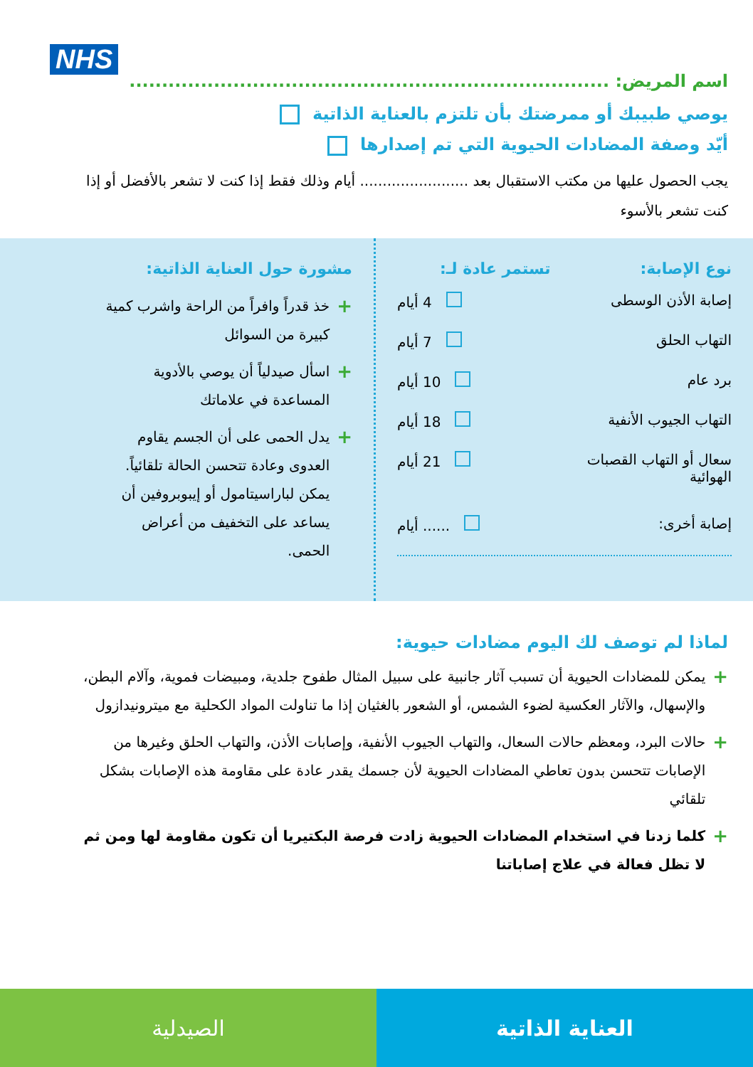NHS
اسم المريض: ..........................................................................
يوصي طبيبك أو ممرضتك بأن تلتزم بالعناية الذاتية
أيّد وصفة المضادات الحيوية التي تم إصدارها
يجب الحصول عليها من مكتب الاستقبال بعد ........................ أيام وذلك فقط إذا كنت لا تشعر بالأفضل أو إذا كنت تشعر بالأسوء
نوع الإصابة: تستمر عادة لـ:
إصابة الأذن الوسطى 4 أيام
التهاب الحلق 7 أيام
برد عام 10 أيام
التهاب الجيوب الأنفية 18 أيام
سعال أو التهاب القصبات
الهوائية 21 أيام
إصابة أخرى: ...... أيام
مشورة حول العناية الذاتية:
+ خذ قدراً وافراً من الراحة واشرب كمية كبيرة من السوائل
+ اسأل صيدلياً أن يوصي بالأدوية المساعدة في علاماتك
+ يدل الحمى على أن الجسم يقاوم العدوى وعادة تتحسن الحالة تلقائياً. يمكن لباراسيتامول أو إيبوبروفين أن يساعد على التخفيف من أعراض الحمى.
لماذا لم توصف لك اليوم مضادات حيوية:
+ يمكن للمضادات الحيوية أن تسبب آثار جانبية على سبيل المثال طفوح جلدية، ومبيضات فموية، وآلام البطن، والإسهال، والآثار العكسية لضوء الشمس، أو الشعور بالغثيان إذا ما تناولت المواد الكحلية مع ميترونيدازول
+ حالات البرد، ومعظم حالات السعال، والتهاب الجيوب الأنفية، وإصابات الأذن، والتهاب الحلق وغيرها من الإصابات تتحسن بدون تعاطي المضادات الحيوية لأن جسمك يقدر عادة على مقاومة هذه الإصابات بشكل تلقائي
+ كلما زدنا في استخدام المضادات الحيوية زادت فرصة البكتيريا أن تكون مقاومة لها ومن ثم لا تظل فعالة في علاج إصاباتنا
الصيدلية العناية الذاتية